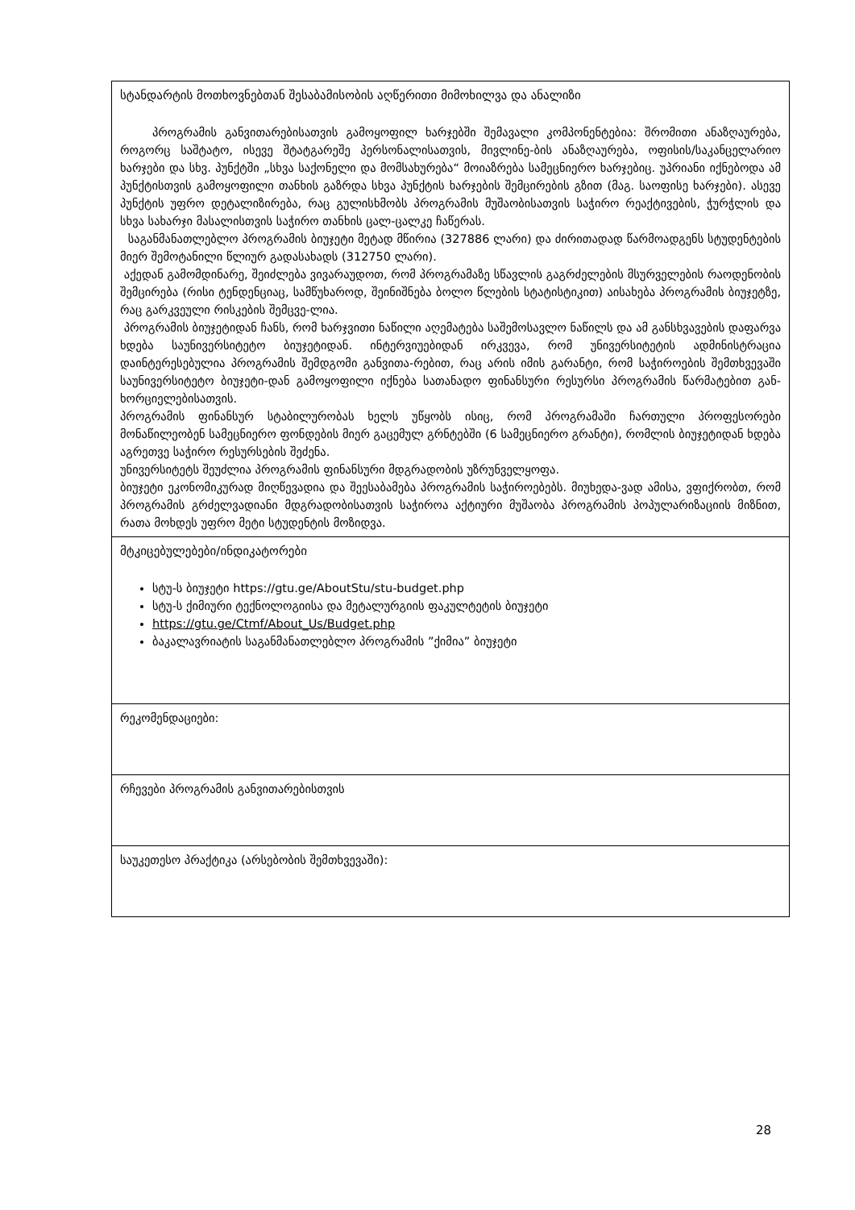| სტანდარტის მოთხოვნებთან შესაბამისობის აღწერითი მიმოხილვა და ანალიზი პროგრამის განვითარებისათვის გამოყოფილ ხარჯებში შემავალი კომპონენტებია: შრომითი ანაზღაურება, როგორც საშტატო, ისევე შტატგარეშე პერსონალისათვის, მივლინე-ბის ანაზღაურება, ოფისის/საკანცელარიო ხარჯები და სხვ. პუნქტში „სხვა საქონელი და მომსახურება“ მოიაზრება სამეცნიერო ხარჯებიც. უპრიანი იქნებოდა ამ პუნქტისთვის გამოყოფილი თანხის გაზრდა სხვა პუნქტის ხარჯების შემცირების გზით (მაგ. საოფისე ხარჯები). ასევე პუნქტის უფრო დეტალიზირება, რაც გულისხმობს პროგრამის მუშაობისათვის საჭირო რეაქტივების, ჭურჭლის და სხვა სახარჯი მასალისთვის საჭირო თანხის ცალ-ცალკე ჩაწერას. საგანმანათლებლო პროგრამის ბიუჯეტი მეტად მწირია (327886 ლარი) და ძირითადად წარმოადგენს სტუდენტების მიერ შემოტანილი წლიურ გადასახადს (312750 ლარი). აქედან გამომდინარე, შეიძლება ვივარაუდოთ, რომ პროგრამაზე სწავლის გაგრძელების მსურველების რაოდენობის შემცირება (რისი ტენდენციაც, სამწუხაროდ, შეინიშნება ბოლო წლების სტატისტიკით) აისახება პროგრამის ბიუჯეტზე, რაც გარკვეული რისკების შემცვე-ლია. პროგრამის ბიუჯეტიდან ჩანს, რომ ხარჯვითი ნაწილი აღემატება საშემოსავლო ნაწილს და ამ განსხვავების დაფარვა ხდება საუნივერსიტეტო ბიუჯეტიდან. ინტერვიუებიდან ირკვევა, რომ უნივერსიტეტის ადმინისტრაცია დაინტერესებულია პროგრამის შემდგომი განვითა-რებით, რაც არის იმის გარანტი, რომ საჭიროების შემთხვევაში საუნივერსიტეტო ბიუჯეტი-დან გამოყოფილი იქნება სათანადო ფინანსური რესურსი პროგრამის წარმატებით გან-ხორციელებისათვის. პროგრამის ფინანსურ სტაბილურობას ხელს უწყობს ისიც, რომ პროგრამაში ჩართული პროფესორები მონაწილეობენ სამეცნიერო ფონდების მიერ გაცემულ გრნტებში (6 სამეცნიერო გრანტი), რომლის ბიუჯეტიდან ხდება აგრეთვე საჭირო რესურსების შეძენა. უნივერსიტეტს შეუძლია პროგრამის ფინანსური მდგრადობის უზრუნველყოფა. ბიუჯეტი ეკონომიკურად მიღწევადია და შეესაბამება პროგრამის საჭიროებებს. მიუხედა-ვად ამისა, ვფიქრობთ, რომ პროგრამის გრძელვადიანი მდგრადობისათვის საჭიროა აქტიური მუშაობა პროგრამის პოპულარიზაციის მიზნით, რათა მოხდეს უფრო მეტი სტუდენტის მოზიდვა. |
| მტკიცებულებები/ინდიკატორები სტუ-ს ბიუჯეტი https://gtu.ge/AboutStu/stu-budget.php სტუ-ს ქიმიური ტექნოლოგიისა და მეტალურგიის ფაკულტეტის ბიუჯეტი https://gtu.ge/Ctmf/About_Us/Budget.php ბაკალავრიატის საგანმანათლებლო პროგრამის ”ქიმია” ბიუჯეტი |
| რეკომენდაციები: |
| რჩევები პროგრამის განვითარებისთვის |
| საუკეთესო პრაქტიკა (არსებობის შემთხვევაში): |
28